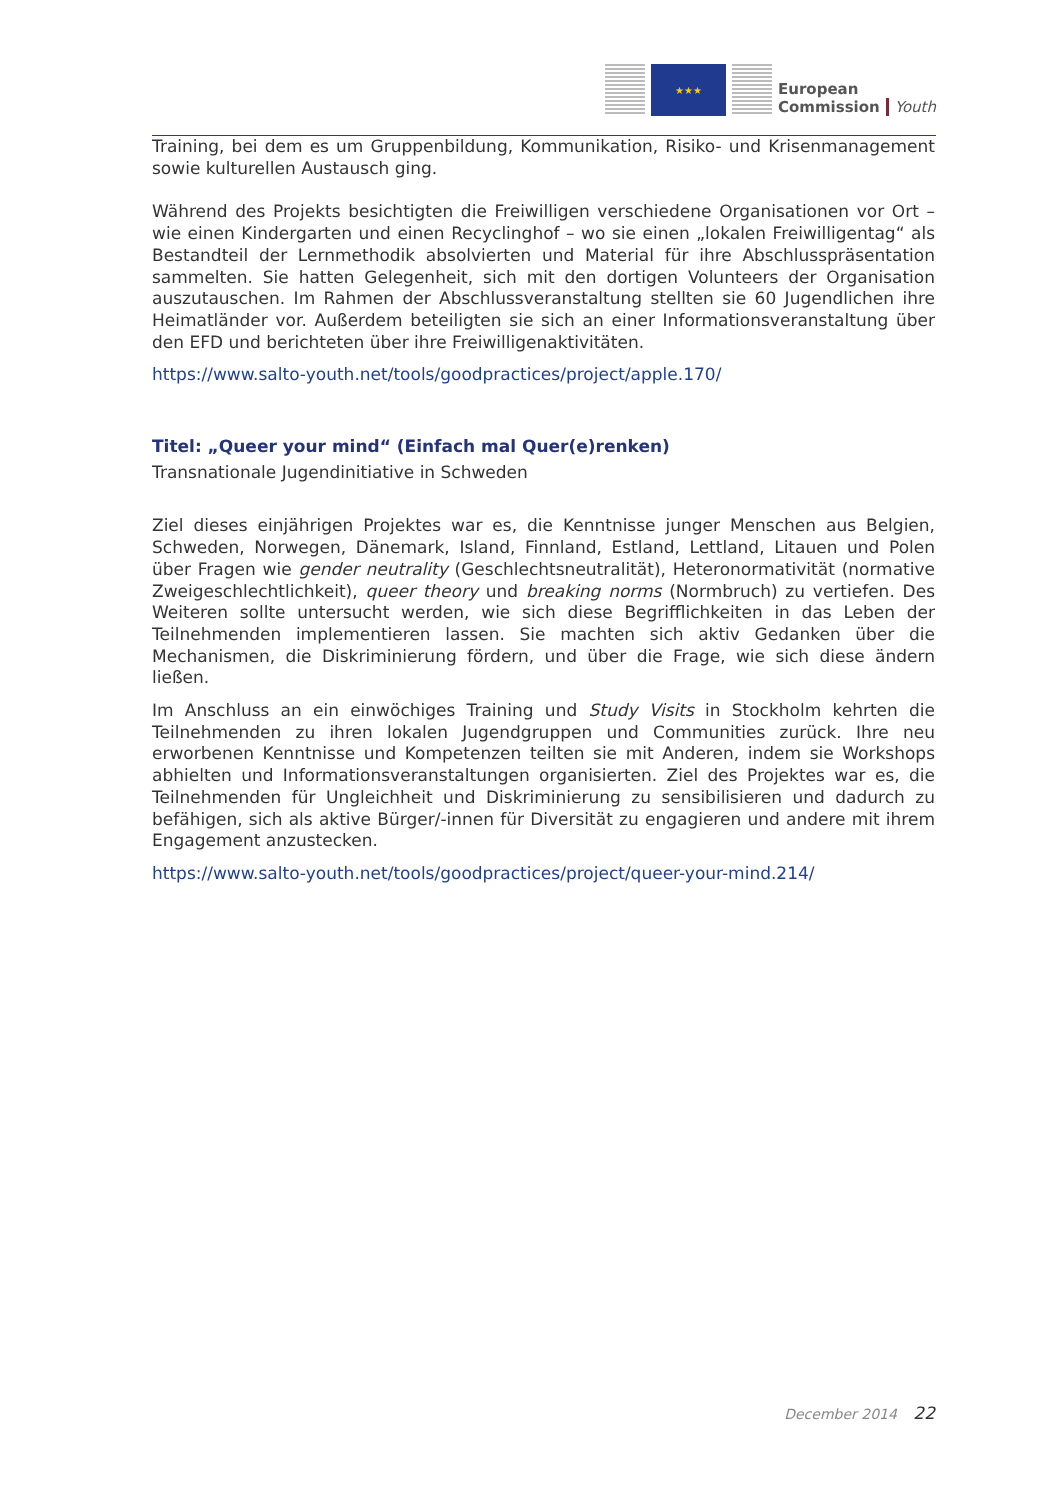★★★
European
Commission
Youth
Training, bei dem es um Gruppenbildung, Kommunikation, Risiko- und Krisenmanagement sowie kulturellen Austausch ging.
Während des Projekts besichtigten die Freiwilligen verschiedene Organisationen vor Ort – wie einen Kindergarten und einen Recyclinghof – wo sie einen „lokalen Freiwilligentag“ als Bestandteil der Lernmethodik absolvierten und Material für ihre Abschlusspräsentation sammelten. Sie hatten Gelegenheit, sich mit den dortigen Volunteers der Organisation auszutauschen. Im Rahmen der Abschlussveranstaltung stellten sie 60 Jugendlichen ihre Heimatländer vor. Außerdem beteiligten sie sich an einer Informationsveranstaltung über den EFD und berichteten über ihre Freiwilligenaktivitäten.
https://www.salto-youth.net/tools/goodpractices/project/apple.170/
Titel: „Queer your mind“ (Einfach mal Quer(e)renken)
Transnationale Jugendinitiative in Schweden
Ziel dieses einjährigen Projektes war es, die Kenntnisse junger Menschen aus Belgien, Schweden, Norwegen, Dänemark, Island, Finnland, Estland, Lettland, Litauen und Polen über Fragen wie gender neutrality (Geschlechtsneutralität), Heteronormativität (normative Zweigeschlechtlichkeit), queer theory und breaking norms (Normbruch) zu vertiefen. Des Weiteren sollte untersucht werden, wie sich diese Begrifflichkeiten in das Leben der Teilnehmenden implementieren lassen. Sie machten sich aktiv Gedanken über die Mechanismen, die Diskriminierung fördern, und über die Frage, wie sich diese ändern ließen.
Im Anschluss an ein einwöchiges Training und Study Visits in Stockholm kehrten die Teilnehmenden zu ihren lokalen Jugendgruppen und Communities zurück. Ihre neu erworbenen Kenntnisse und Kompetenzen teilten sie mit Anderen, indem sie Workshops abhielten und Informationsveranstaltungen organisierten. Ziel des Projektes war es, die Teilnehmenden für Ungleichheit und Diskriminierung zu sensibilisieren und dadurch zu befähigen, sich als aktive Bürger/-innen für Diversität zu engagieren und andere mit ihrem Engagement anzustecken.
https://www.salto-youth.net/tools/goodpractices/project/queer-your-mind.214/
December 2014 22